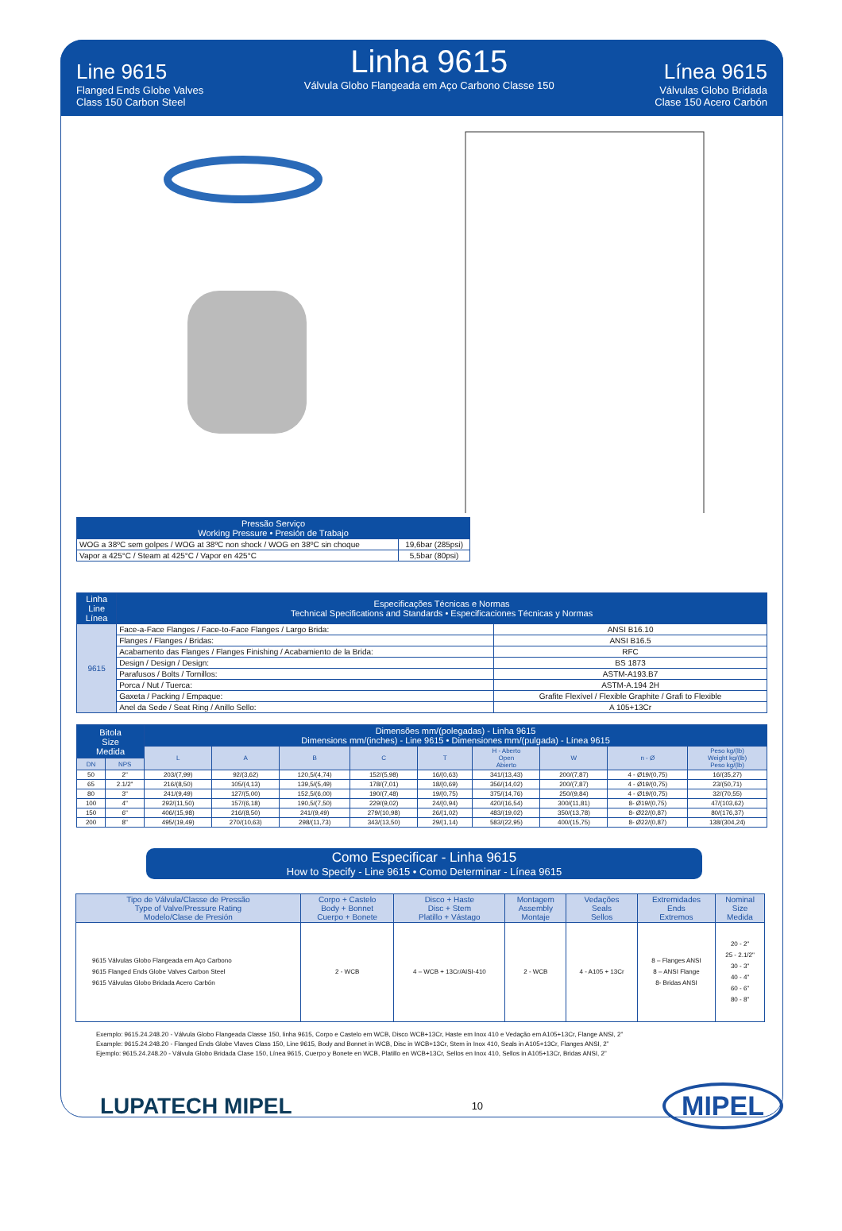Line 9615
Flanged Ends Globe Valves
Class 150 Carbon Steel
Linha 9615
Válvula Globo Flangeada em Aço Carbono Classe 150
Línea 9615
Válvulas Globo Bridada
Clase 150 Acero Carbón
| Pressão Serviço Working Pressure • Presión de Trabajo | |
| --- | --- |
| WOG a 38ºC sem golpes / WOG at 38ºC non shock / WOG en 38ºC sin choque | 19,6bar (285psi) |
| Vapor a 425°C / Steam at 425°C / Vapor en 425°C | 5,5bar (80psi) |
| Linha Line Línea | Especificações Técnicas e Normas Technical Specifications and Standards • Especificaciones Técnicas y Normas | |
| --- | --- | --- |
| 9615 | Face-a-Face Flanges / Face-to-Face Flanges / Largo Brida: | ANSI B16.10 |
| | Flanges / Flanges / Bridas: | ANSI B16.5 |
| | Acabamento das Flanges / Flanges Finishing / Acabamiento de la Brida: | RFC |
| | Design / Design / Design: | BS 1873 |
| | Parafusos / Bolts / Tornillos: | ASTM-A193.B7 |
| | Porca / Nut / Tuerca: | ASTM-A.194 2H |
| | Gaxeta / Packing / Empaque: | Grafite Flexível / Flexible Graphite / Grafi to Flexible |
| | Anel da Sede / Seat Ring / Anillo Sello: | A 105+13Cr |
| Bitola Size Medida | | Dimensões mm/(polegadas) - Linha 9615 Dimensions mm/(inches) - Line 9615 • Dimensiones mm/(pulgada) - Línea 9615 | | | | | | | | |
| --- | --- | --- | --- | --- | --- | --- | --- | --- | --- | --- |
| | | L | A | B | C | T | H - Aberto Open Abierto | W | n - Ø | Peso kg/(lb) Weight kg/(lb) Peso kg/(lb) |
| DN | NPS | | | | | | | | | |
| 50 | 2" | 203/(7,99) | 92/(3,62) | 120,5/(4,74) | 152/(5,98) | 16/(0,63) | 341/(13,43) | 200/(7,87) | 4 - Ø19/(0,75) | 16/(35,27) |
| 65 | 2.1/2" | 216/(8,50) | 105/(4,13) | 139,5/(5,49) | 178/(7,01) | 18/(0,69) | 356/(14,02) | 200/(7,87) | 4 - Ø19/(0,75) | 23/(50,71) |
| 80 | 3" | 241/(9,49) | 127/(5,00) | 152,5/(6,00) | 190/(7,48) | 19/(0,75) | 375/(14,76) | 250/(9,84) | 4 - Ø19/(0,75) | 32/(70,55) |
| 100 | 4" | 292/(11,50) | 157/(6,18) | 190,5/(7,50) | 229/(9,02) | 24/(0,94) | 420/(16,54) | 300/(11,81) | 8- Ø19/(0,75) | 47/(103,62) |
| 150 | 6" | 406/(15,98) | 216/(8,50) | 241/(9,49) | 279/(10,98) | 26/(1,02) | 483/(19,02) | 350/(13,78) | 8- Ø22/(0,87) | 80/(176,37) |
| 200 | 8" | 495/(19,49) | 270/(10,63) | 298/(11,73) | 343/(13,50) | 29/(1,14) | 583/(22,95) | 400/(15,75) | 8- Ø22/(0,87) | 138/(304,24) |
Como Especificar - Linha 9615
How to Specify - Line 9615 • Como Determinar - Línea 9615
| Tipo de Válvula/Classe de Pressão Type of Valve/Pressure Rating Modelo/Clase de Presión | Corpo + Castelo Body + Bonnet Cuerpo + Bonete | Disco + Haste Disc + Stem Platillo + Vástago | Montagem Assembly Montaje | Vedações Seals Sellos | Extremidades Ends Extremos | Nominal Size Medida |
| 9615 Válvulas Globo Flangeada em Aço Carbono 9615 Flanged Ends Globe Valves Carbon Steel 9615 Válvulas Globo Bridada Acero Carbón | 2 - WCB | 4 – WCB + 13Cr/AISI-410 | 2 - WCB | 4 - A105 + 13Cr | 8 – Flanges ANSI 8 – ANSI Flange 8- Bridas ANSI | 20 - 2" 25 - 2.1/2" 30 - 3" 40 - 4" 60 - 6" 80 - 8" |
Exemplo: 9615.24.248.20 - Válvula Globo Flangeada Classe 150, linha 9615, Corpo e Castelo em WCB, Disco WCB+13Cr, Haste em Inox 410 e Vedação em A105+13Cr, Flange ANSI, 2”
Example: 9615.24.248.20 - Flanged Ends Globe Vlaves Class 150, Line 9615, Body and Bonnet in WCB, Disc in WCB+13Cr, Stem in Inox 410, Seals in A105+13Cr, Flanges ANSI, 2”
Ejemplo: 9615.24.248.20 - Válvula Globo Bridada Clase 150, Línea 9615, Cuerpo y Bonete en WCB, Platillo en WCB+13Cr, Sellos en Inox 410, Sellos in A105+13Cr, Bridas ANSI, 2”
LUPATECH MIPEL
10
MIPEL